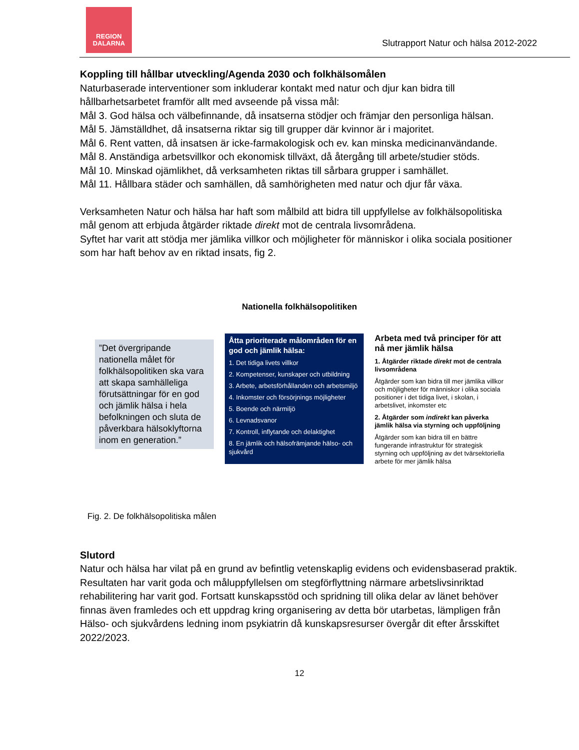REGION
DALARNA
Slutrapport Natur och hälsa 2012-2022
Koppling till hållbar utveckling/Agenda 2030 och folkhälsomålen
Naturbaserade interventioner som inkluderar kontakt med natur och djur kan bidra till hållbarhetsarbetet framför allt med avseende på vissa mål:
Mål 3. God hälsa och välbefinnande, då insatserna stödjer och främjar den personliga hälsan.
Mål 5. Jämställdhet, då insatserna riktar sig till grupper där kvinnor är i majoritet.
Mål 6. Rent vatten, då insatsen är icke-farmakologisk och ev. kan minska medicinanvändande.
Mål 8. Anständiga arbetsvillkor och ekonomisk tillväxt, då återgång till arbete/studier stöds.
Mål 10. Minskad ojämlikhet, då verksamheten riktas till sårbara grupper i samhället.
Mål 11. Hållbara städer och samhällen, då samhörigheten med natur och djur får växa.
Verksamheten Natur och hälsa har haft som målbild att bidra till uppfyllelse av folkhälsopolitiska mål genom att erbjuda åtgärder riktade direkt mot de centrala livsområdena.
Syftet har varit att stödja mer jämlika villkor och möjligheter för människor i olika sociala positioner som har haft behov av en riktad insats, fig 2.
Nationella folkhälsopolitiken
”Det övergripande nationella målet för folkhälsopolitiken ska vara att skapa samhälleliga förutsättningar för en god och jämlik hälsa i hela befolkningen och sluta de påverkbara hälsoklyftorna inom en generation.”
Åtta prioriterade målområden för en god och jämlik hälsa:
1. Det tidiga livets villkor
2. Kompetenser, kunskaper och utbildning
3. Arbete, arbetsförhållanden och arbetsmiljö
4. Inkomster och försörjnings möjligheter
5. Boende och närmiljö
6. Levnadsvanor
7. Kontroll, inflytande och delaktighet
8. En jämlik och hälsofrämjande hälso- och sjukvård
Arbeta med två principer för att nå mer jämlik hälsa
1. Åtgärder riktade direkt mot de centrala livsområdena
Åtgärder som kan bidra till mer jämlika villkor och möjligheter för människor i olika sociala positioner i det tidiga livet, i skolan, i arbetslivet, inkomster etc
2. Åtgärder som indirekt kan påverka jämlik hälsa via styrning och uppföljning
Åtgärder som kan bidra till en bättre fungerande infrastruktur för strategisk styrning och uppföljning av det tvärsektoriella arbete för mer jämlik hälsa
Fig. 2. De folkhälsopolitiska målen
Slutord
Natur och hälsa har vilat på en grund av befintlig vetenskaplig evidens och evidensbaserad praktik. Resultaten har varit goda och måluppfyllelsen om stegförflyttning närmare arbetslivsinriktad rehabilitering har varit god. Fortsatt kunskapsstöd och spridning till olika delar av länet behöver finnas även framledes och ett uppdrag kring organisering av detta bör utarbetas, lämpligen från Hälso- och sjukvårdens ledning inom psykiatrin då kunskapsresurser övergår dit efter årsskiftet 2022/2023.
12